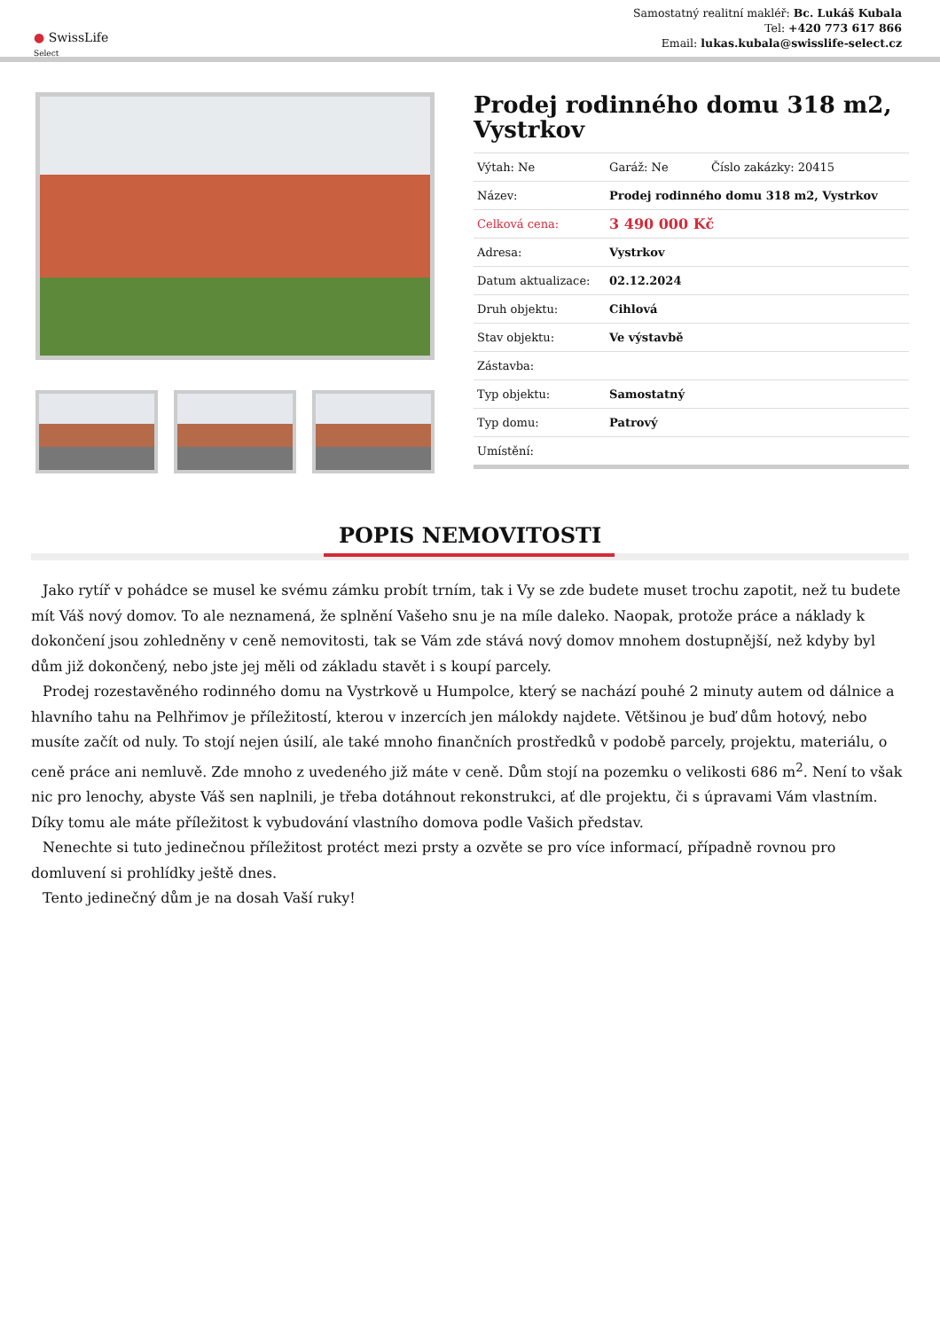● SwissLife
Select
Samostatný realitní makléř: Bc. Lukáš Kubala
Tel: +420 773 617 866
Email: lukas.kubala@swisslife-select.cz
Prodej rodinného domu 318 m2, Vystrkov
| Výtah: Ne | Garáž: Ne | Číslo zakázky: 20415 |
| Název: | Prodej rodinného domu 318 m2, Vystrkov | |
| Celková cena: | 3 490 000 Kč | |
| Adresa: | Vystrkov | |
| Datum aktualizace: | 02.12.2024 | |
| Druh objektu: | Cihlová | |
| Stav objektu: | Ve výstavbě | |
| Zástavba: | | |
| Typ objektu: | Samostatný | |
| Typ domu: | Patrový | |
| Umístění: | | |
POPIS NEMOVITOSTI
Jako rytíř v pohádce se musel ke svému zámku probít trním, tak i Vy se zde budete muset trochu zapotit, než tu budete mít Váš nový domov. To ale neznamená, že splnění Vašeho snu je na míle daleko. Naopak, protože práce a náklady k dokončení jsou zohledněny v ceně nemovitosti, tak se Vám zde stává nový domov mnohem dostupnější, než kdyby byl dům již dokončený, nebo jste jej měli od základu stavět i s koupí parcely.
Prodej rozestavěného rodinného domu na Vystrkově u Humpolce, který se nachází pouhé 2 minuty autem od dálnice a hlavního tahu na Pelhřimov je příležitostí, kterou v inzercích jen málokdy najdete. Většinou je buď dům hotový, nebo musíte začít od nuly. To stojí nejen úsilí, ale také mnoho finančních prostředků v podobě parcely, projektu, materiálu, o ceně práce ani nemluvě. Zde mnoho z uvedeného již máte v ceně. Dům stojí na pozemku o velikosti 686 m<sup>2</sup>. Není to však nic pro lenochy, abyste Váš sen naplnili, je třeba dotáhnout rekonstrukci, ať dle projektu, či s úpravami Vám vlastním. Díky tomu ale máte příležitost k vybudování vlastního domova podle Vašich představ.
Nenechte si tuto jedinečnou příležitost protéct mezi prsty a ozvěte se pro více informací, případně rovnou pro domluvení si prohlídky ještě dnes.
Tento jedinečný dům je na dosah Vaší ruky!